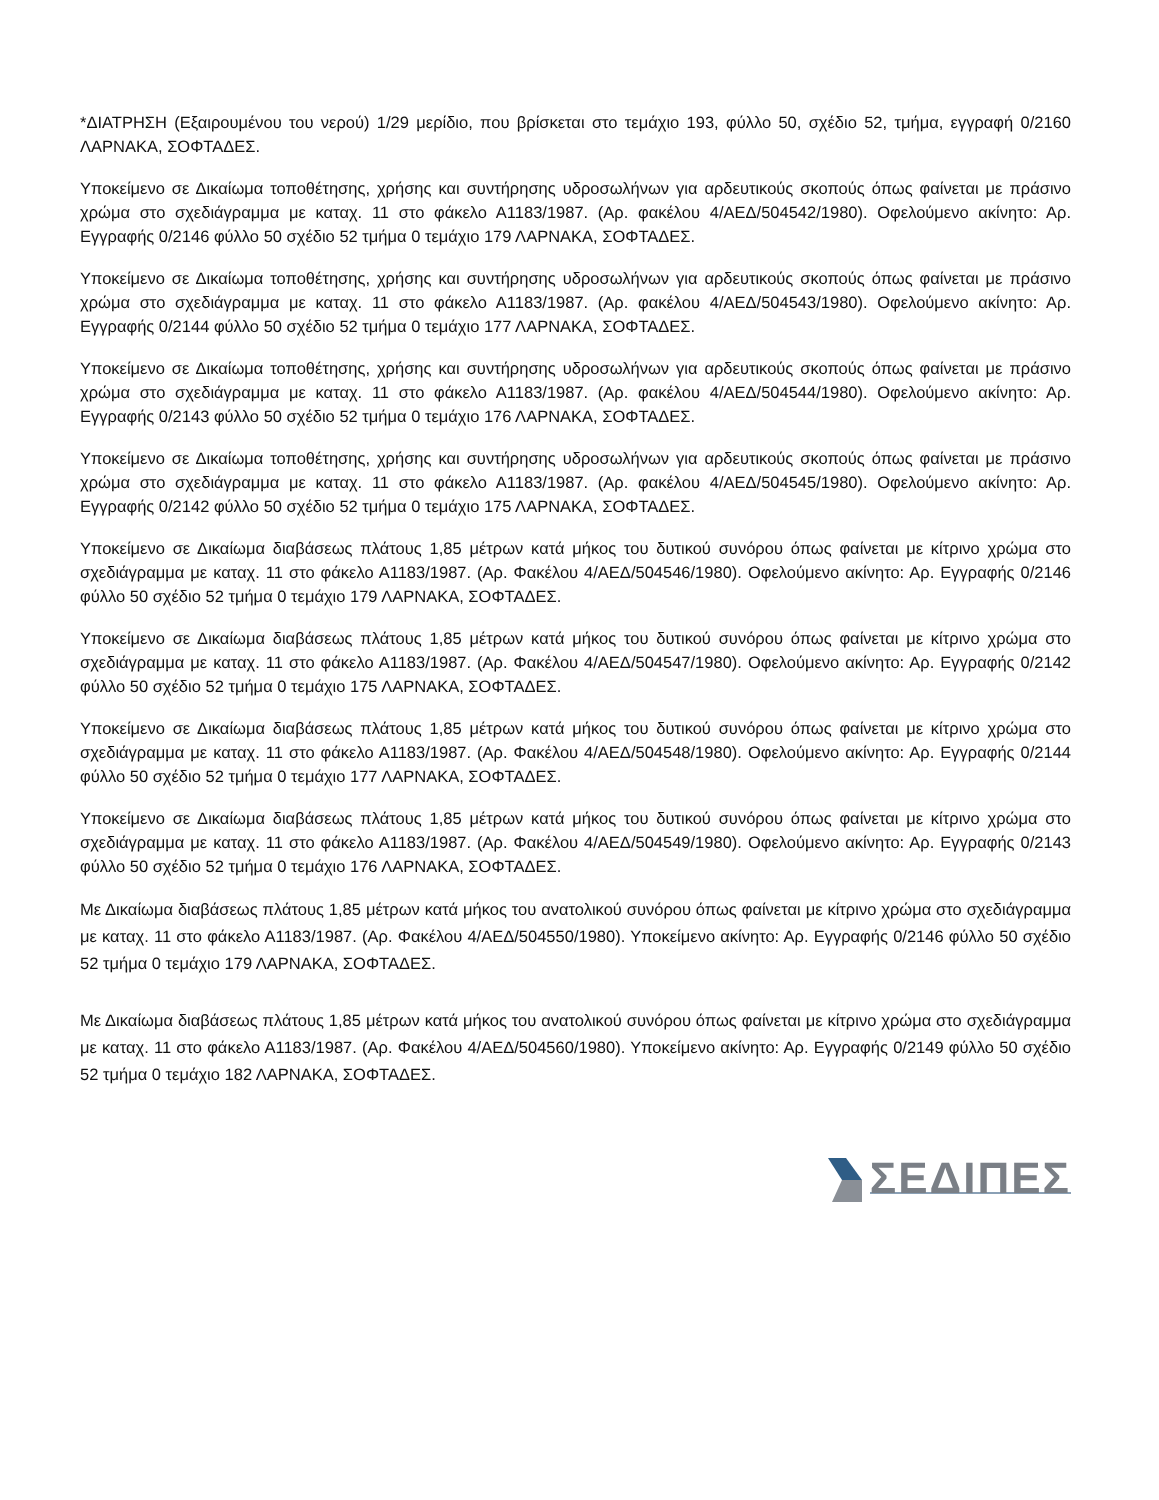*ΔΙΑΤΡΗΣΗ (Εξαιρουμένου του νερού) 1/29 μερίδιο, που βρίσκεται στο τεμάχιο 193, φύλλο 50, σχέδιο 52, τμήμα, εγγραφή 0/2160 ΛΑΡΝΑΚΑ, ΣΟΦΤΑΔΕΣ.
Υποκείμενο σε Δικαίωμα τοποθέτησης, χρήσης και συντήρησης υδροσωλήνων για αρδευτικούς σκοπούς όπως φαίνεται με πράσινο χρώμα στο σχεδιάγραμμα με καταχ. 11 στο φάκελο Α1183/1987. (Αρ. φακέλου 4/ΑΕΔ/504542/1980). Οφελούμενο ακίνητο: Αρ. Εγγραφής 0/2146 φύλλο 50 σχέδιο 52 τμήμα 0 τεμάχιο 179 ΛΑΡΝΑΚΑ, ΣΟΦΤΑΔΕΣ.
Υποκείμενο σε Δικαίωμα τοποθέτησης, χρήσης και συντήρησης υδροσωλήνων για αρδευτικούς σκοπούς όπως φαίνεται με πράσινο χρώμα στο σχεδιάγραμμα με καταχ. 11 στο φάκελο Α1183/1987. (Αρ. φακέλου 4/ΑΕΔ/504543/1980). Οφελούμενο ακίνητο: Αρ. Εγγραφής 0/2144 φύλλο 50 σχέδιο 52 τμήμα 0 τεμάχιο 177 ΛΑΡΝΑΚΑ, ΣΟΦΤΑΔΕΣ.
Υποκείμενο σε Δικαίωμα τοποθέτησης, χρήσης και συντήρησης υδροσωλήνων για αρδευτικούς σκοπούς όπως φαίνεται με πράσινο χρώμα στο σχεδιάγραμμα με καταχ. 11 στο φάκελο Α1183/1987. (Αρ. φακέλου 4/ΑΕΔ/504544/1980). Οφελούμενο ακίνητο: Αρ. Εγγραφής 0/2143 φύλλο 50 σχέδιο 52 τμήμα 0 τεμάχιο 176 ΛΑΡΝΑΚΑ, ΣΟΦΤΑΔΕΣ.
Υποκείμενο σε Δικαίωμα τοποθέτησης, χρήσης και συντήρησης υδροσωλήνων για αρδευτικούς σκοπούς όπως φαίνεται με πράσινο χρώμα στο σχεδιάγραμμα με καταχ. 11 στο φάκελο Α1183/1987. (Αρ. φακέλου 4/ΑΕΔ/504545/1980). Οφελούμενο ακίνητο: Αρ. Εγγραφής 0/2142 φύλλο 50 σχέδιο 52 τμήμα 0 τεμάχιο 175 ΛΑΡΝΑΚΑ, ΣΟΦΤΑΔΕΣ.
Υποκείμενο σε Δικαίωμα διαβάσεως πλάτους 1,85 μέτρων κατά μήκος του δυτικού συνόρου όπως φαίνεται με κίτρινο χρώμα στο σχεδιάγραμμα με καταχ. 11 στο φάκελο Α1183/1987. (Αρ. Φακέλου 4/ΑΕΔ/504546/1980). Οφελούμενο ακίνητο: Αρ. Εγγραφής 0/2146 φύλλο 50 σχέδιο 52 τμήμα 0 τεμάχιο 179 ΛΑΡΝΑΚΑ, ΣΟΦΤΑΔΕΣ.
Υποκείμενο σε Δικαίωμα διαβάσεως πλάτους 1,85 μέτρων κατά μήκος του δυτικού συνόρου όπως φαίνεται με κίτρινο χρώμα στο σχεδιάγραμμα με καταχ. 11 στο φάκελο Α1183/1987. (Αρ. Φακέλου 4/ΑΕΔ/504547/1980). Οφελούμενο ακίνητο: Αρ. Εγγραφής 0/2142 φύλλο 50 σχέδιο 52 τμήμα 0 τεμάχιο 175 ΛΑΡΝΑΚΑ, ΣΟΦΤΑΔΕΣ.
Υποκείμενο σε Δικαίωμα διαβάσεως πλάτους 1,85 μέτρων κατά μήκος του δυτικού συνόρου όπως φαίνεται με κίτρινο χρώμα στο σχεδιάγραμμα με καταχ. 11 στο φάκελο Α1183/1987. (Αρ. Φακέλου 4/ΑΕΔ/504548/1980). Οφελούμενο ακίνητο: Αρ. Εγγραφής 0/2144 φύλλο 50 σχέδιο 52 τμήμα 0 τεμάχιο 177 ΛΑΡΝΑΚΑ, ΣΟΦΤΑΔΕΣ.
Υποκείμενο σε Δικαίωμα διαβάσεως πλάτους 1,85 μέτρων κατά μήκος του δυτικού συνόρου όπως φαίνεται με κίτρινο χρώμα στο σχεδιάγραμμα με καταχ. 11 στο φάκελο Α1183/1987. (Αρ. Φακέλου 4/ΑΕΔ/504549/1980). Οφελούμενο ακίνητο: Αρ. Εγγραφής 0/2143 φύλλο 50 σχέδιο 52 τμήμα 0 τεμάχιο 176 ΛΑΡΝΑΚΑ, ΣΟΦΤΑΔΕΣ.
Με Δικαίωμα διαβάσεως πλάτους 1,85 μέτρων κατά μήκος του ανατολικού συνόρου όπως φαίνεται με κίτρινο χρώμα στο σχεδιάγραμμα με καταχ. 11 στο φάκελο Α1183/1987. (Αρ. Φακέλου 4/ΑΕΔ/504550/1980). Υποκείμενο ακίνητο: Αρ. Εγγραφής 0/2146 φύλλο 50 σχέδιο 52 τμήμα 0 τεμάχιο 179 ΛΑΡΝΑΚΑ, ΣΟΦΤΑΔΕΣ.
Με Δικαίωμα διαβάσεως πλάτους 1,85 μέτρων κατά μήκος του ανατολικού συνόρου όπως φαίνεται με κίτρινο χρώμα στο σχεδιάγραμμα με καταχ. 11 στο φάκελο Α1183/1987. (Αρ. Φακέλου 4/ΑΕΔ/504560/1980). Υποκείμενο ακίνητο: Αρ. Εγγραφής 0/2149 φύλλο 50 σχέδιο 52 τμήμα 0 τεμάχιο 182 ΛΑΡΝΑΚΑ, ΣΟΦΤΑΔΕΣ.
ΣΕΔΙΠΕΣ